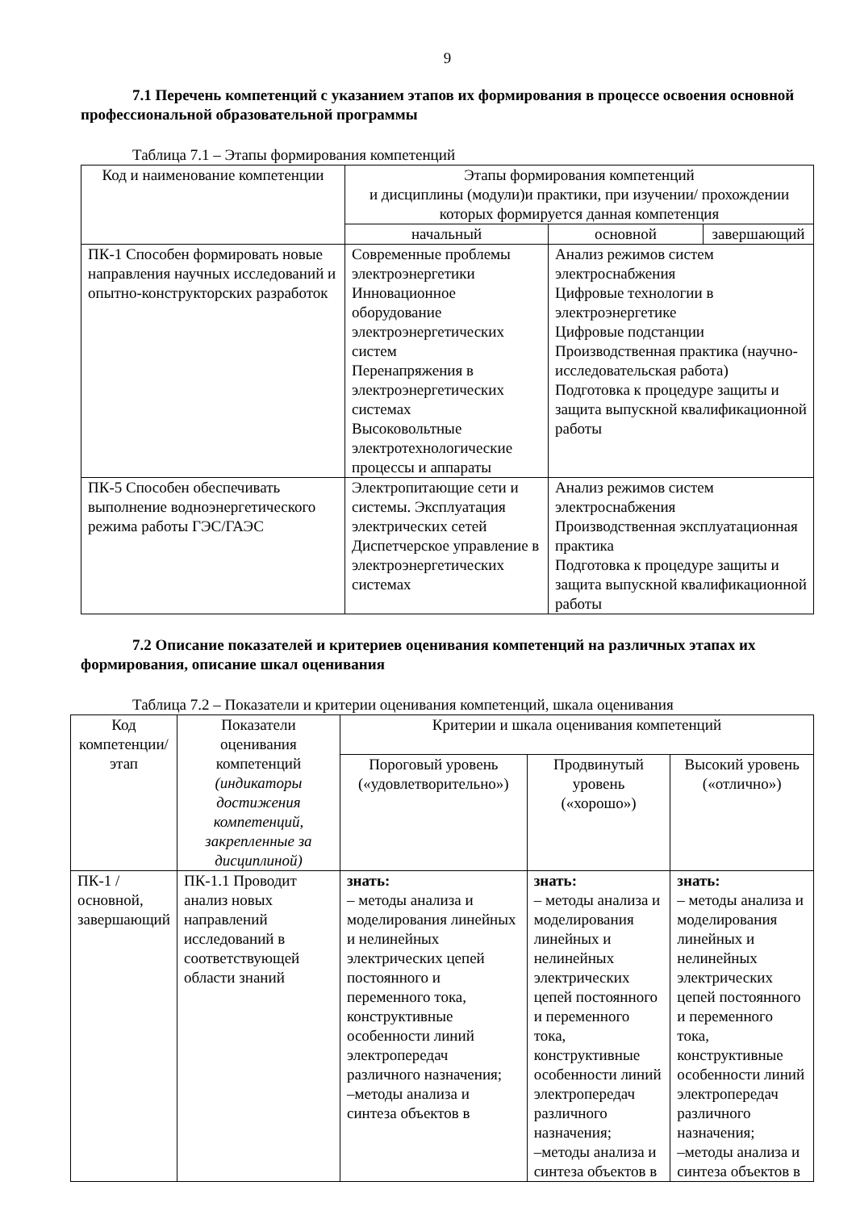9
7.1 Перечень компетенций с указанием этапов их формирования в процессе освоения основной профессиональной образовательной программы
Таблица 7.1 – Этапы формирования компетенций
| Код и наименование компетенции | Этапы формирования компетенций и дисциплины (модули)и практики, при изучении/ прохождении которых формируется данная компетенция | | |
| --- | --- | --- | --- |
| | начальный | основной | завершающий |
| ПК-1 Способен формировать новые направления научных исследований и опытно-конструкторских разработок | Современные проблемы электроэнергетики Инновационное оборудование электроэнергетических систем Перенапряжения в электроэнергетических системах Высоковольтные электротехнологические процессы и аппараты | Анализ режимов систем электроснабжения Цифровые технологии в электроэнергетике Цифровые подстанции Производственная практика (научно-исследовательская работа) Подготовка к процедуре защиты и защита выпускной квалификационной работы | |
| ПК-5 Способен обеспечивать выполнение водноэнергетического режима работы ГЭС/ГАЭС | Электропитающие сети и системы. Эксплуатация электрических сетей Диспетчерское управление в электроэнергетических системах | Анализ режимов систем электроснабжения Производственная эксплуатационная практика Подготовка к процедуре защиты и защита выпускной квалификационной работы | |
7.2 Описание показателей и критериев оценивания компетенций на различных этапах их формирования, описание шкал оценивания
Таблица 7.2 – Показатели и критерии оценивания компетенций, шкала оценивания
| Код компетенции/ этап | Показатели оценивания компетенций (индикаторы достижения компетенций, закрепленные за дисциплиной) | Критерии и шкала оценивания компетенций | | |
| --- | --- | --- | --- | --- |
| | | Пороговый уровень («удовлетворительно») | Продвинутый уровень («хорошо») | Высокий уровень («отлично») |
| ПК-1 / основной, завершающий | ПК-1.1 Проводит анализ новых направлений исследований в соответствующей области знаний | знать: – методы анализа и моделирования линейных и нелинейных электрических цепей постоянного и переменного тока, конструктивные особенности линий электропередач различного назначения; –методы анализа и синтеза объектов в | знать: – методы анализа и моделирования линейных и нелинейных электрических цепей постоянного и переменного тока, конструктивные особенности линий электропередач различного назначения; –методы анализа и синтеза объектов в | знать: – методы анализа и моделирования линейных и нелинейных электрических цепей постоянного и переменного тока, конструктивные особенности линий электропередач различного назначения; –методы анализа и синтеза объектов в |